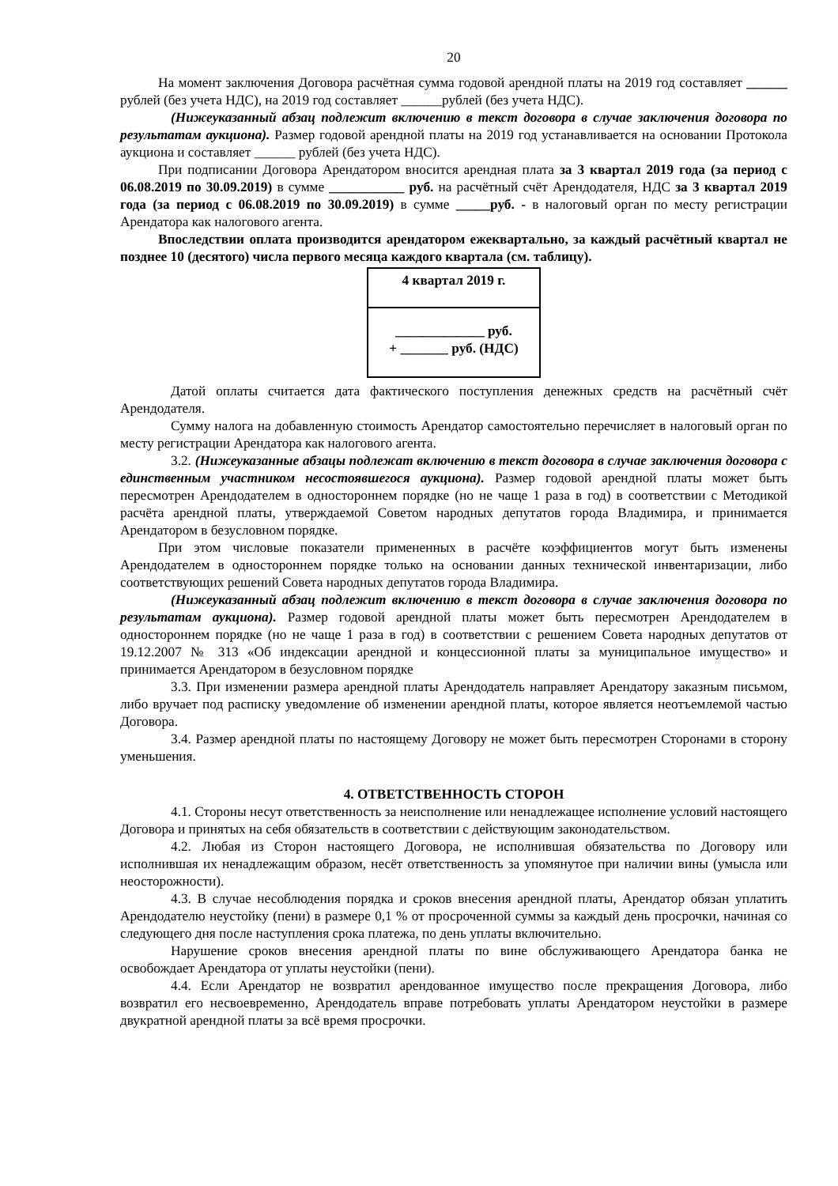20
На момент заключения Договора расчётная сумма годовой арендной платы на 2019 год составляет ______ рублей (без учета НДС), на 2019 год составляет ______рублей (без учета НДС).
(Нижеуказанный абзац подлежит включению в текст договора в случае заключения договора по результатам аукциона). Размер годовой арендной платы на 2019 год устанавливается на основании Протокола аукциона и составляет ______ рублей (без учета НДС).
При подписании Договора Арендатором вносится арендная плата за 3 квартал 2019 года (за период с 06.08.2019 по 30.09.2019) в сумме ___________ руб. на расчётный счёт Арендодателя, НДС за 3 квартал 2019 года (за период с 06.08.2019 по 30.09.2019) в сумме _____руб. - в налоговый орган по месту регистрации Арендатора как налогового агента.
Впоследствии оплата производится арендатором ежеквартально, за каждый расчётный квартал не позднее 10 (десятого) числа первого месяца каждого квартала (см. таблицу).
| 4 квартал 2019 г. |
| _____________ руб. + _______ руб. (НДС) |
Датой оплаты считается дата фактического поступления денежных средств на расчётный счёт Арендодателя.
Сумму налога на добавленную стоимость Арендатор самостоятельно перечисляет в налоговый орган по месту регистрации Арендатора как налогового агента.
3.2. (Нижеуказанные абзацы подлежат включению в текст договора в случае заключения договора с единственным участником несостоявшегося аукциона). Размер годовой арендной платы может быть пересмотрен Арендодателем в одностороннем порядке (но не чаще 1 раза в год) в соответствии с Методикой расчёта арендной платы, утверждаемой Советом народных депутатов города Владимира, и принимается Арендатором в безусловном порядке.
При этом числовые показатели примененных в расчёте коэффициентов могут быть изменены Арендодателем в одностороннем порядке только на основании данных технической инвентаризации, либо соответствующих решений Совета народных депутатов города Владимира.
(Нижеуказанный абзац подлежит включению в текст договора в случае заключения договора по результатам аукциона). Размер годовой арендной платы может быть пересмотрен Арендодателем в одностороннем порядке (но не чаще 1 раза в год) в соответствии с решением Совета народных депутатов от 19.12.2007 № 313 «Об индексации арендной и концессионной платы за муниципальное имущество» и принимается Арендатором в безусловном порядке
3.3. При изменении размера арендной платы Арендодатель направляет Арендатору заказным письмом, либо вручает под расписку уведомление об изменении арендной платы, которое является неотъемлемой частью Договора.
3.4. Размер арендной платы по настоящему Договору не может быть пересмотрен Сторонами в сторону уменьшения.
4. ОТВЕТСТВЕННОСТЬ СТОРОН
4.1. Стороны несут ответственность за неисполнение или ненадлежащее исполнение условий настоящего Договора и принятых на себя обязательств в соответствии с действующим законодательством.
4.2. Любая из Сторон настоящего Договора, не исполнившая обязательства по Договору или исполнившая их ненадлежащим образом, несёт ответственность за упомянутое при наличии вины (умысла или неосторожности).
4.3. В случае несоблюдения порядка и сроков внесения арендной платы, Арендатор обязан уплатить Арендодателю неустойку (пени) в размере 0,1 % от просроченной суммы за каждый день просрочки, начиная со следующего дня после наступления срока платежа, по день уплаты включительно.
Нарушение сроков внесения арендной платы по вине обслуживающего Арендатора банка не освобождает Арендатора от уплаты неустойки (пени).
4.4. Если Арендатор не возвратил арендованное имущество после прекращения Договора, либо возвратил его несвоевременно, Арендодатель вправе потребовать уплаты Арендатором неустойки в размере двукратной арендной платы за всё время просрочки.